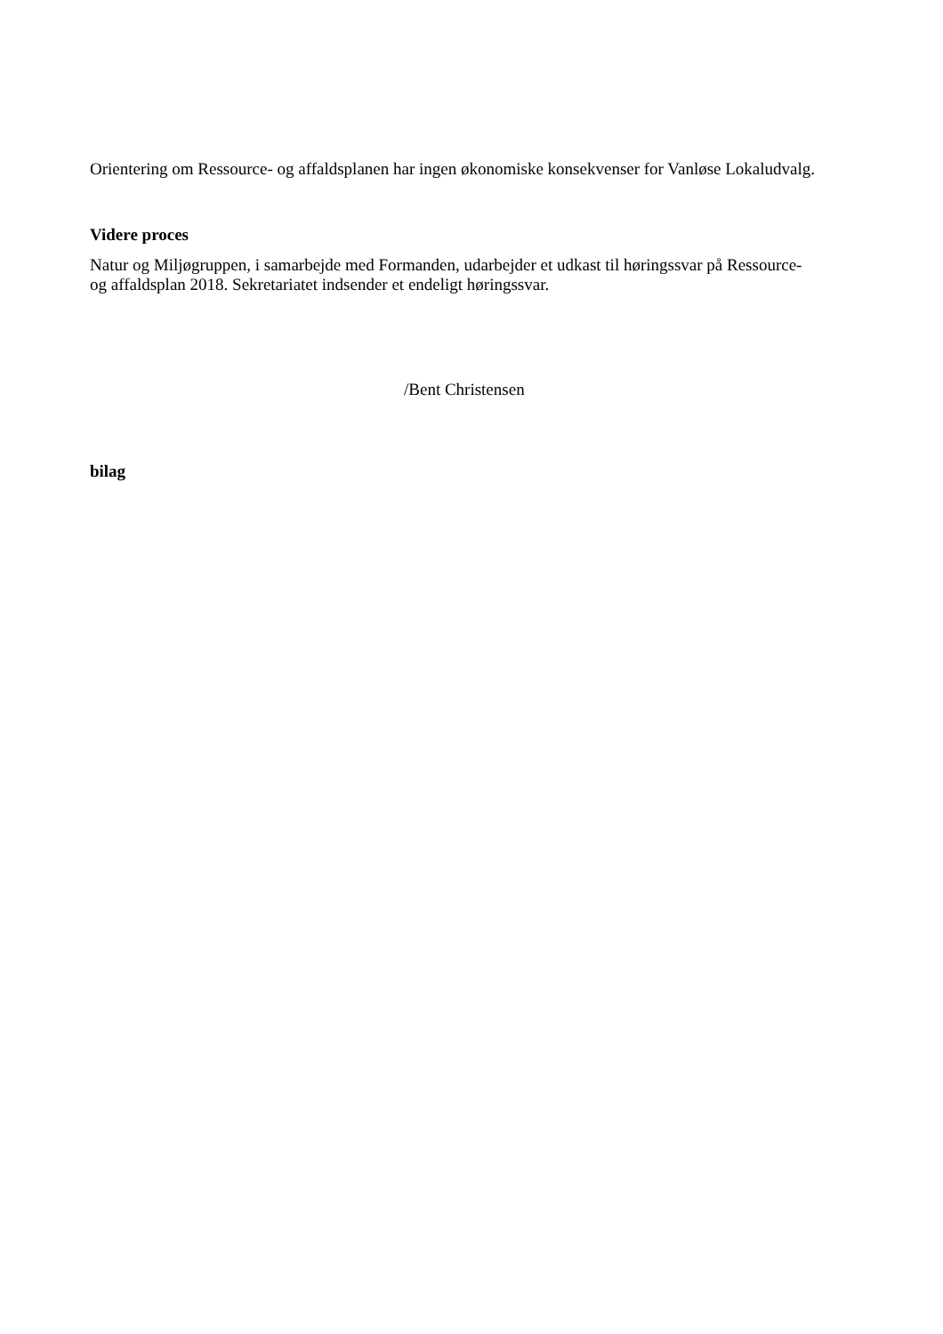Orientering om Ressource- og affaldsplanen har ingen økonomiske konsekvenser for Vanløse Lokaludvalg.
Videre proces
Natur og Miljøgruppen, i samarbejde med Formanden, udarbejder et udkast til høringssvar på Ressource- og affaldsplan 2018. Sekretariatet indsender et endeligt høringssvar.
/Bent Christensen
bilag